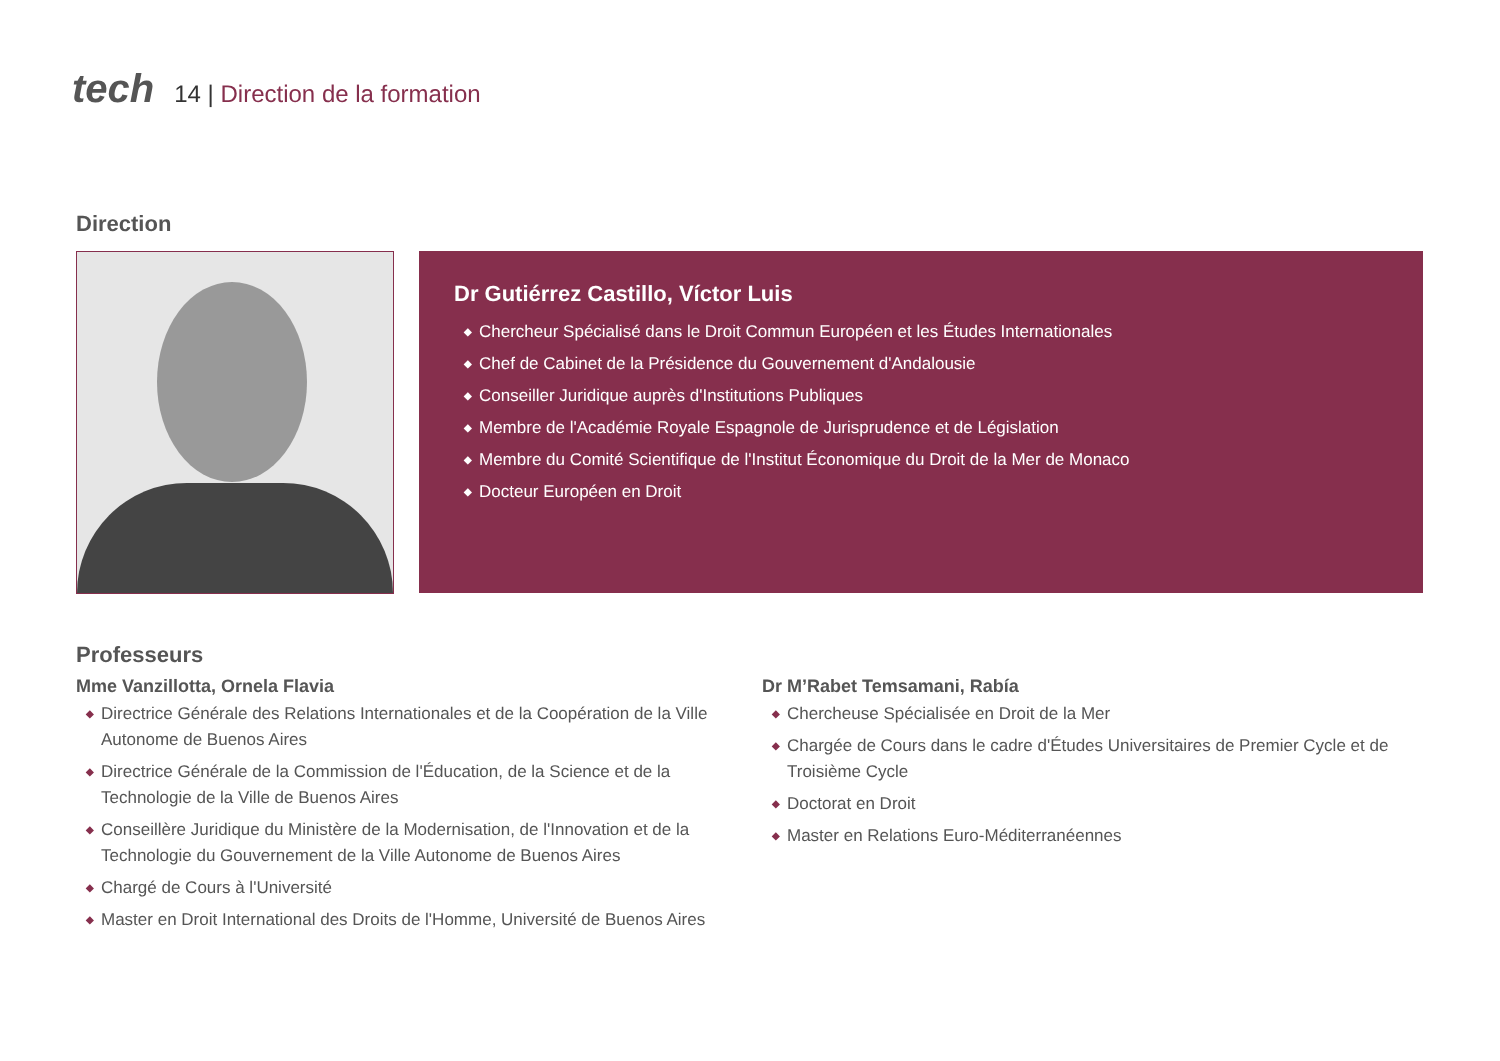tech
14 | Direction de la formation
Direction
Dr Gutiérrez Castillo, Víctor Luis
◆ Chercheur Spécialisé dans le Droit Commun Européen et les Études Internationales
◆ Chef de Cabinet de la Présidence du Gouvernement d'Andalousie
◆ Conseiller Juridique auprès d'Institutions Publiques
◆ Membre de l'Académie Royale Espagnole de Jurisprudence et de Législation
◆ Membre du Comité Scientifique de l'Institut Économique du Droit de la Mer de Monaco
◆ Docteur Européen en Droit
Professeurs
Mme Vanzillotta, Ornela Flavia
◆ Directrice Générale des Relations Internationales et de la Coopération de la Ville Autonome de Buenos Aires
◆ Directrice Générale de la Commission de l'Éducation, de la Science et de la Technologie de la Ville de Buenos Aires
◆ Conseillère Juridique du Ministère de la Modernisation, de l'Innovation et de la Technologie du Gouvernement de la Ville Autonome de Buenos Aires
◆ Chargé de Cours à l'Université
◆ Master en Droit International des Droits de l'Homme, Université de Buenos Aires
Dr M’Rabet Temsamani, Rabía
◆ Chercheuse Spécialisée en Droit de la Mer
◆ Chargée de Cours dans le cadre d'Études Universitaires de Premier Cycle et de Troisième Cycle
◆ Doctorat en Droit
◆ Master en Relations Euro-Méditerranéennes